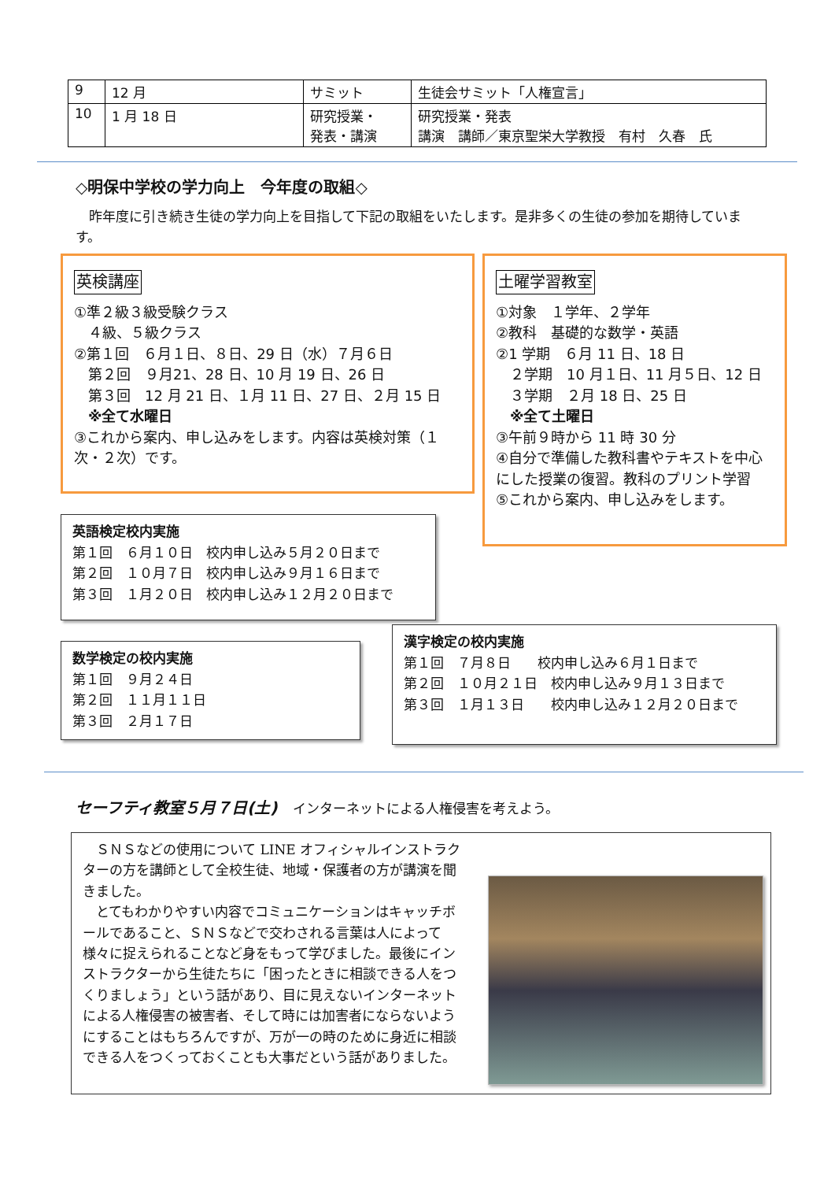| 9 | 12 月 | サミット | 生徒会サミット「人権宣言」 |
| 10 | 1 月 18 日 | 研究授業・ 発表・講演 | 研究授業・発表 講演 講師／東京聖栄大学教授 有村 久春 氏 |
◇明保中学校の学力向上　今年度の取組◇
　昨年度に引き続き生徒の学力向上を目指して下記の取組をいたします。是非多くの生徒の参加を期待しています。
英検講座
①準２級３級受験クラス
　４級、５級クラス
②第１回　６月１日、８日、29 日（水）７月６日
　第２回　９月21、28 日、10 月 19 日、26 日
　第３回　12 月 21 日、１月 11 日、27 日、２月 15 日
　※全て水曜日
③これから案内、申し込みをします。内容は英検対策（１次・２次）です。
土曜学習教室
①対象　１学年、２学年
②教科　基礎的な数学・英語
②1 学期　６月 11 日、18 日
　２学期　10 月１日、11 月５日、12 日
　３学期　２月 18 日、25 日
　※全て土曜日
③午前９時から 11 時 30 分
④自分で準備した教科書やテキストを中心にした授業の復習。教科のプリント学習
⑤これから案内、申し込みをします。
英語検定校内実施
第１回　６月１０日　校内申し込み５月２０日まで
第２回　１０月７日　校内申し込み９月１６日まで
第３回　１月２０日　校内申し込み１２月２０日まで
数学検定の校内実施
第１回　９月２４日
第２回　１１月１１日
第３回　２月１７日
漢字検定の校内実施
第１回　７月８日　　校内申し込み６月１日まで
第２回　１０月２１日　校内申し込み９月１３日まで
第３回　１月１３日　　校内申し込み１２月２０日まで
セーフティ教室５月７日(土)　インターネットによる人権侵害を考えよう。
　ＳＮＳなどの使用について LINE オフィシャルインストラクターの方を講師として全校生徒、地域・保護者の方が講演を聞きました。
　とてもわかりやすい内容でコミュニケーションはキャッチボールであること、ＳＮＳなどで交わされる言葉は人によって様々に捉えられることなど身をもって学びました。最後にインストラクターから生徒たちに「困ったときに相談できる人をつくりましょう」という話があり、目に見えないインターネットによる人権侵害の被害者、そして時には加害者にならないようにすることはもちろんですが、万が一の時のために身近に相談できる人をつくっておくことも大事だという話がありました。